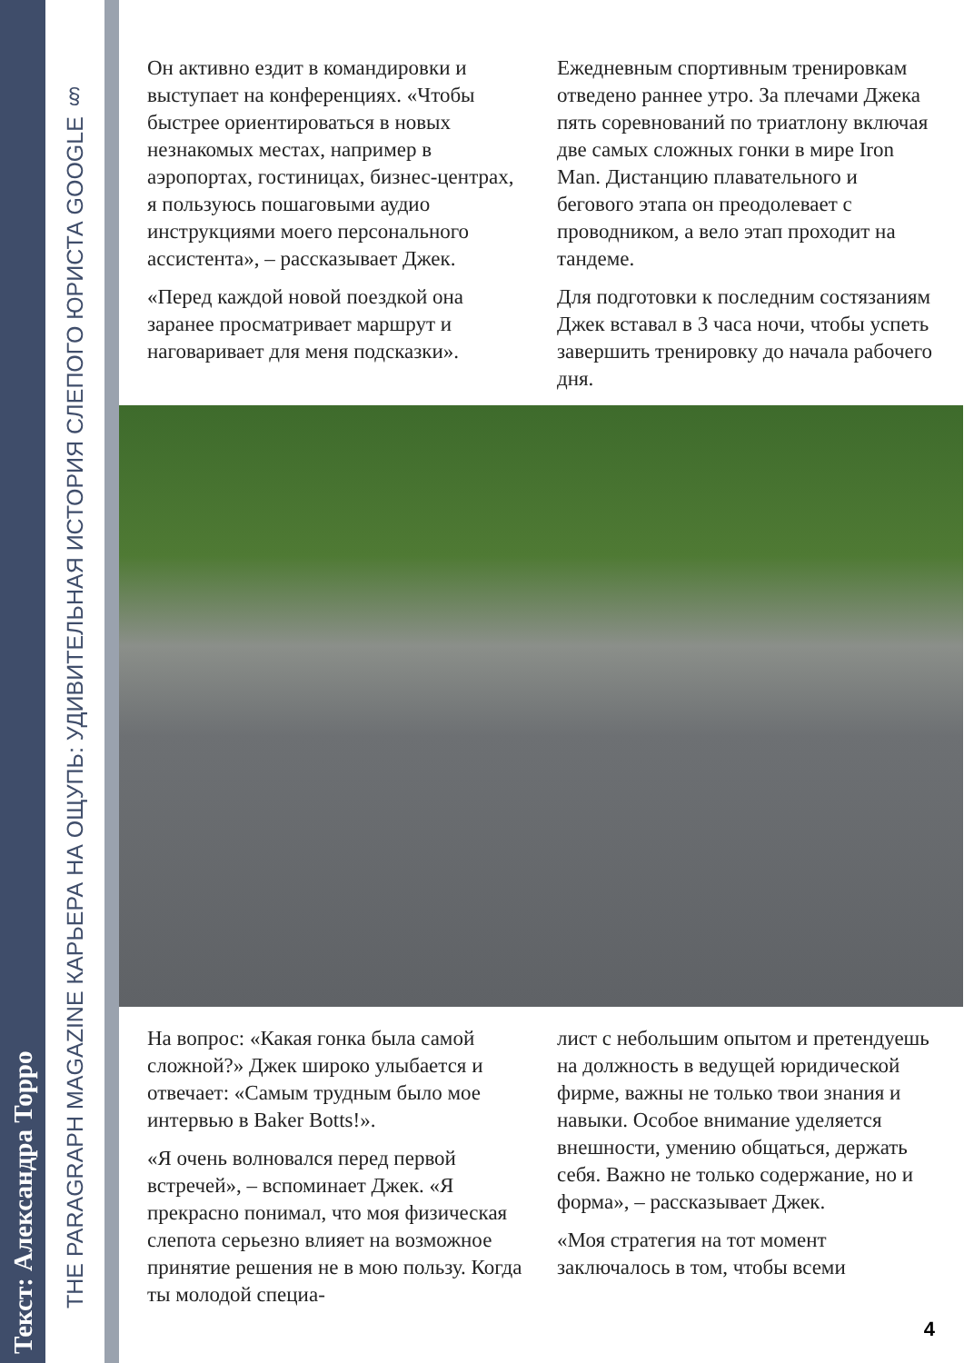Текст: Александра Торро
THE PARAGRAPH MAGAZINE КАРЬЕРА НА ОЩУПЬ: УДИВИТЕЛЬНАЯ ИСТОРИЯ СЛЕПОГО ЮРИСТА GOOGLE §
Он активно ездит в командировки и выступает на конференциях. «Чтобы быстрее ориентироваться в новых незнакомых местах, например в аэропортах, гостиницах, бизнес-центрах, я пользуюсь пошаговыми аудио инструкциями моего персонального ассистента», – рассказывает Джек.
«Перед каждой новой поездкой она заранее просматривает маршрут и наговаривает для меня подсказки».
Ежедневным спортивным тренировкам отведено раннее утро. За плечами Джека пять соревнований по триатлону включая две самых сложных гонки в мире Iron Man. Дистанцию плавательного и бегового этапа он преодолевает с проводником, а вело этап проходит на тандеме.
Для подготовки к последним состязаниям Джек вставал в 3 часа ночи, чтобы успеть завершить тренировку до начала рабочего дня.
На вопрос: «Какая гонка была самой сложной?» Джек широко улыбается и отвечает: «Самым трудным было мое интервью в Baker Botts!».
«Я очень волновался перед первой встречей», – вспоминает Джек. «Я прекрасно понимал, что моя физическая слепота серьезно влияет на возможное принятие решения не в мою пользу. Когда ты молодой специа-
лист с небольшим опытом и претендуешь на должность в ведущей юридической фирме, важны не только твои знания и навыки. Особое внимание уделяется внешности, умению общаться, держать себя. Важно не только содержание, но и форма», – рассказывает Джек.
«Моя стратегия на тот момент заключалось в том, чтобы всеми
4